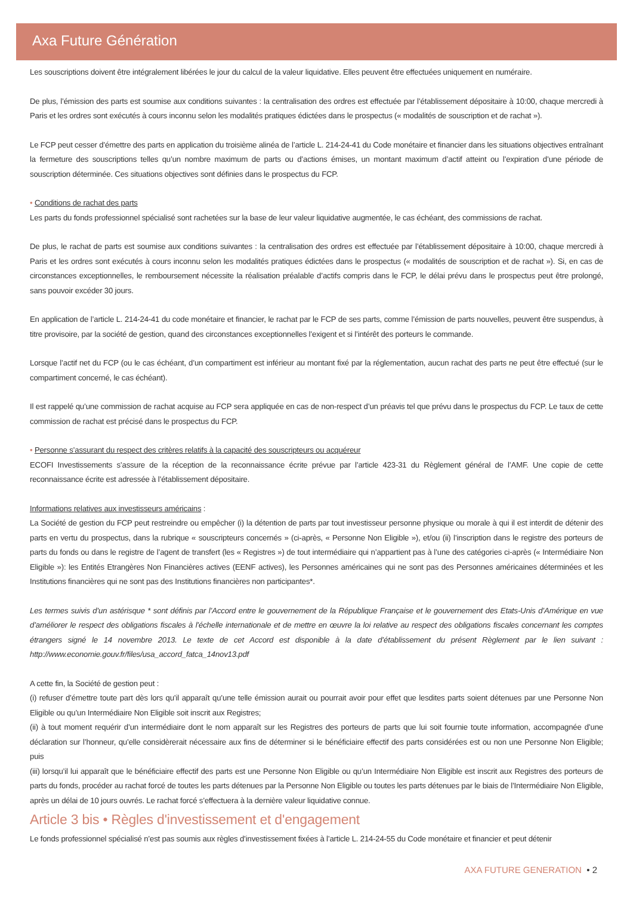Axa Future Génération
Les souscriptions doivent être intégralement libérées le jour du calcul de la valeur liquidative. Elles peuvent être effectuées uniquement en numéraire.
De plus, l’émission des parts est soumise aux conditions suivantes : la centralisation des ordres est effectuée par l’établissement dépositaire à 10:00, chaque mercredi à Paris et les ordres sont exécutés à cours inconnu selon les modalités pratiques édictées dans le prospectus (« modalités de souscription et de rachat »).
Le FCP peut cesser d’émettre des parts en application du troisième alinéa de l’article L. 214-24-41 du Code monétaire et financier dans les situations objectives entraînant la fermeture des souscriptions telles qu’un nombre maximum de parts ou d’actions émises, un montant maximum d’actif atteint ou l’expiration d’une période de souscription déterminée. Ces situations objectives sont définies dans le prospectus du FCP.
• Conditions de rachat des parts
Les parts du fonds professionnel spécialisé sont rachetées sur la base de leur valeur liquidative augmentée, le cas échéant, des commissions de rachat.
De plus, le rachat de parts est soumise aux conditions suivantes : la centralisation des ordres est effectuée par l’établissement dépositaire à 10:00, chaque mercredi à Paris et les ordres sont exécutés à cours inconnu selon les modalités pratiques édictées dans le prospectus (« modalités de souscription et de rachat »). Si, en cas de circonstances exceptionnelles, le remboursement nécessite la réalisation préalable d’actifs compris dans le FCP, le délai prévu dans le prospectus peut être prolongé, sans pouvoir excéder 30 jours.
En application de l’article L. 214-24-41 du code monétaire et financier, le rachat par le FCP de ses parts, comme l’émission de parts nouvelles, peuvent être suspendus, à titre provisoire, par la société de gestion, quand des circonstances exceptionnelles l’exigent et si l’intérêt des porteurs le commande.
Lorsque l’actif net du FCP (ou le cas échéant, d’un compartiment est inférieur au montant fixé par la réglementation, aucun rachat des parts ne peut être effectué (sur le compartiment concerné, le cas échéant).
Il est rappelé qu’une commission de rachat acquise au FCP sera appliquée en cas de non-respect d’un préavis tel que prévu dans le prospectus du FCP. Le taux de cette commission de rachat est précisé dans le prospectus du FCP.
• Personne s’assurant du respect des critères relatifs à la capacité des souscripteurs ou acquéreur
ECOFI Investissements s’assure de la réception de la reconnaissance écrite prévue par l’article 423-31 du Règlement général de l’AMF. Une copie de cette reconnaissance écrite est adressée à l’établissement dépositaire.
Informations relatives aux investisseurs américains :
La Société de gestion du FCP peut restreindre ou empêcher (i) la détention de parts par tout investisseur personne physique ou morale à qui il est interdit de détenir des parts en vertu du prospectus, dans la rubrique « souscripteurs concernés » (ci-après, « Personne Non Eligible »), et/ou (ii) l’inscription dans le registre des porteurs de parts du fonds ou dans le registre de l’agent de transfert (les « Registres ») de tout intermédiaire qui n’appartient pas à l’une des catégories ci-après (« Intermédiaire Non Eligible »): les Entités Etrangères Non Financières actives (EENF actives), les Personnes américaines qui ne sont pas des Personnes américaines déterminées et les Institutions financières qui ne sont pas des Institutions financières non participantes*.
Les termes suivis d’un astérisque * sont définis par l’Accord entre le gouvernement de la République Française et le gouvernement des Etats-Unis d’Amérique en vue d’améliorer le respect des obligations fiscales à l’échelle internationale et de mettre en œuvre la loi relative au respect des obligations fiscales concernant les comptes étrangers signé le 14 novembre 2013. Le texte de cet Accord est disponible à la date d’établissement du présent Règlement par le lien suivant : http://www.economie.gouv.fr/files/usa_accord_fatca_14nov13.pdf
A cette fin, la Société de gestion peut :
(i) refuser d’émettre toute part dès lors qu’il apparaît qu’une telle émission aurait ou pourrait avoir pour effet que lesdites parts soient détenues par une Personne Non Eligible ou qu’un Intermédiaire Non Eligible soit inscrit aux Registres;
(ii) à tout moment requérir d’un intermédiaire dont le nom apparaît sur les Registres des porteurs de parts que lui soit fournie toute information, accompagnée d’une déclaration sur l’honneur, qu’elle considèrerait nécessaire aux fins de déterminer si le bénéficiaire effectif des parts considérées est ou non une Personne Non Eligible; puis
(iii) lorsqu’il lui apparaît que le bénéficiaire effectif des parts est une Personne Non Eligible ou qu’un Intermédiaire Non Eligible est inscrit aux Registres des porteurs de parts du fonds, procéder au rachat forcé de toutes les parts détenues par la Personne Non Eligible ou toutes les parts détenues par le biais de l’Intermédiaire Non Eligible, après un délai de 10 jours ouvrés. Le rachat forcé s’effectuera à la dernière valeur liquidative connue.
Article 3 bis • Règles d'investissement et d'engagement
Le fonds professionnel spécialisé n’est pas soumis aux règles d’investissement fixées à l’article L. 214-24-55 du Code monétaire et financier et peut détenir
AXA FUTURE GENERATION • 2